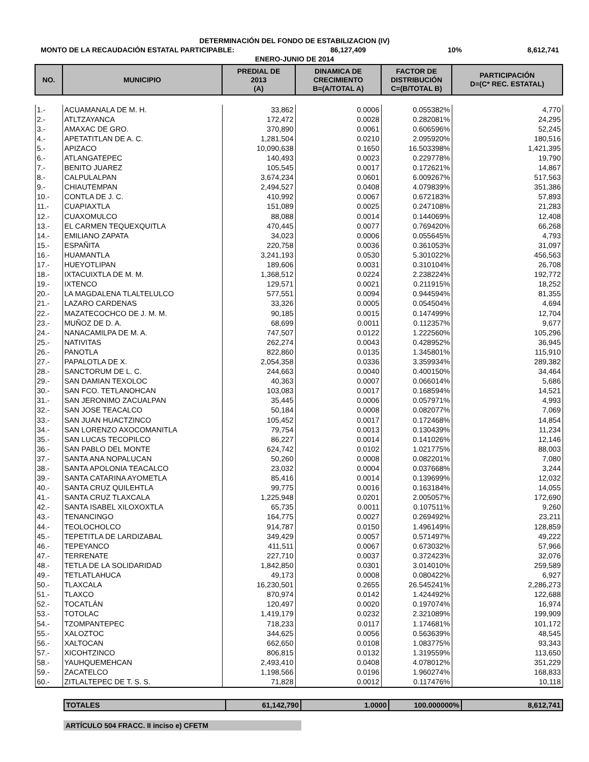DETERMINACIÓN DEL FONDO DE ESTABILIZACION (IV)
MONTO DE LA RECAUDACIÓN ESTATAL PARTICIPABLE: 86,127,409 10% 8,612,741
ENERO-JUNIO DE 2014
| NO. | MUNICIPIO | PREDIAL DE 2013 (A) | DINAMICA DE CRECIMIENTO B=(A/TOTAL A) | FACTOR DE DISTRIBUCIÓN C=(B/TOTAL B) | PARTICIPACIÓN D=(C* REC. ESTATAL) |
| --- | --- | --- | --- | --- | --- |
| 1.- | ACUAMANALA DE M. H. | 33,862 | 0.0006 | 0.055382% | 4,770 |
| 2.- | ATLTZAYANCA | 172,472 | 0.0028 | 0.282081% | 24,295 |
| 3.- | AMAXAC DE GRO. | 370,890 | 0.0061 | 0.606596% | 52,245 |
| 4.- | APETATITLAN DE A. C. | 1,281,504 | 0.0210 | 2.095920% | 180,516 |
| 5.- | APIZACO | 10,090,638 | 0.1650 | 16.503398% | 1,421,395 |
| 6.- | ATLANGATEPEC | 140,493 | 0.0023 | 0.229778% | 19,790 |
| 7.- | BENITO JUAREZ | 105,545 | 0.0017 | 0.172621% | 14,867 |
| 8.- | CALPULALPAN | 3,674,234 | 0.0601 | 6.009267% | 517,563 |
| 9.- | CHIAUTEMPAN | 2,494,527 | 0.0408 | 4.079839% | 351,386 |
| 10.- | CONTLA DE J. C. | 410,992 | 0.0067 | 0.672183% | 57,893 |
| 11.- | CUAPIAXTLA | 151,089 | 0.0025 | 0.247108% | 21,283 |
| 12.- | CUAXOMULCO | 88,088 | 0.0014 | 0.144069% | 12,408 |
| 13.- | EL CARMEN TEQUEXQUITLA | 470,445 | 0.0077 | 0.769420% | 66,268 |
| 14.- | EMILIANO ZAPATA | 34,023 | 0.0006 | 0.055645% | 4,793 |
| 15.- | ESPAÑITA | 220,758 | 0.0036 | 0.361053% | 31,097 |
| 16.- | HUAMANTLA | 3,241,193 | 0.0530 | 5.301022% | 456,563 |
| 17.- | HUEYOTLIPAN | 189,606 | 0.0031 | 0.310104% | 26,708 |
| 18.- | IXTACUIXTLA DE M. M. | 1,368,512 | 0.0224 | 2.238224% | 192,772 |
| 19.- | IXTENCO | 129,571 | 0.0021 | 0.211915% | 18,252 |
| 20.- | LA MAGDALENA TLALTELULCO | 577,551 | 0.0094 | 0.944594% | 81,355 |
| 21.- | LAZARO CARDENAS | 33,326 | 0.0005 | 0.054504% | 4,694 |
| 22.- | MAZATECOCHCO DE J. M. M. | 90,185 | 0.0015 | 0.147499% | 12,704 |
| 23.- | MUÑOZ DE D. A. | 68,699 | 0.0011 | 0.112357% | 9,677 |
| 24.- | NANACAMILPA DE M. A. | 747,507 | 0.0122 | 1.222560% | 105,296 |
| 25.- | NATIVITAS | 262,274 | 0.0043 | 0.428952% | 36,945 |
| 26.- | PANOTLA | 822,860 | 0.0135 | 1.345801% | 115,910 |
| 27.- | PAPALOTLA DE X. | 2,054,358 | 0.0336 | 3.359934% | 289,382 |
| 28.- | SANCTORUM DE L. C. | 244,663 | 0.0040 | 0.400150% | 34,464 |
| 29.- | SAN DAMIAN TEXOLOC | 40,363 | 0.0007 | 0.066014% | 5,686 |
| 30.- | SAN FCO. TETLANOHCAN | 103,083 | 0.0017 | 0.168594% | 14,521 |
| 31.- | SAN JERONIMO ZACUALPAN | 35,445 | 0.0006 | 0.057971% | 4,993 |
| 32.- | SAN JOSE TEACALCO | 50,184 | 0.0008 | 0.082077% | 7,069 |
| 33.- | SAN JUAN HUACTZINCO | 105,452 | 0.0017 | 0.172468% | 14,854 |
| 34.- | SAN LORENZO AXOCOMANITLA | 79,754 | 0.0013 | 0.130439% | 11,234 |
| 35.- | SAN LUCAS TECOPILCO | 86,227 | 0.0014 | 0.141026% | 12,146 |
| 36.- | SAN PABLO DEL MONTE | 624,742 | 0.0102 | 1.021775% | 88,003 |
| 37.- | SANTA ANA NOPALUCAN | 50,260 | 0.0008 | 0.082201% | 7,080 |
| 38.- | SANTA APOLONIA TEACALCO | 23,032 | 0.0004 | 0.037668% | 3,244 |
| 39.- | SANTA CATARINA AYOMETLA | 85,416 | 0.0014 | 0.139699% | 12,032 |
| 40.- | SANTA CRUZ QUILEHTLA | 99,775 | 0.0016 | 0.163184% | 14,055 |
| 41.- | SANTA CRUZ TLAXCALA | 1,225,948 | 0.0201 | 2.005057% | 172,690 |
| 42.- | SANTA ISABEL XILOXOXTLA | 65,735 | 0.0011 | 0.107511% | 9,260 |
| 43.- | TENANCINGO | 164,775 | 0.0027 | 0.269492% | 23,211 |
| 44.- | TEOLOCHOLCO | 914,787 | 0.0150 | 1.496149% | 128,859 |
| 45.- | TEPETITLA DE LARDIZABAL | 349,429 | 0.0057 | 0.571497% | 49,222 |
| 46.- | TEPEYANCO | 411,511 | 0.0067 | 0.673032% | 57,966 |
| 47.- | TERRENATE | 227,710 | 0.0037 | 0.372423% | 32,076 |
| 48.- | TETLA DE LA SOLIDARIDAD | 1,842,850 | 0.0301 | 3.014010% | 259,589 |
| 49.- | TETLATLAHUCA | 49,173 | 0.0008 | 0.080422% | 6,927 |
| 50.- | TLAXCALA | 16,230,501 | 0.2655 | 26.545241% | 2,286,273 |
| 51.- | TLAXCO | 870,974 | 0.0142 | 1.424492% | 122,688 |
| 52.- | TOCATLÁN | 120,497 | 0.0020 | 0.197074% | 16,974 |
| 53.- | TOTOLAC | 1,419,179 | 0.0232 | 2.321089% | 199,909 |
| 54.- | TZOMPANTEPEC | 718,233 | 0.0117 | 1.174681% | 101,172 |
| 55.- | XALOZTOC | 344,625 | 0.0056 | 0.563639% | 48,545 |
| 56.- | XALTOCAN | 662,650 | 0.0108 | 1.083775% | 93,343 |
| 57.- | XICOHTZINCO | 806,815 | 0.0132 | 1.319559% | 113,650 |
| 58.- | YAUHQUEMEHCAN | 2,493,410 | 0.0408 | 4.078012% | 351,229 |
| 59.- | ZACATELCO | 1,198,566 | 0.0196 | 1.960274% | 168,833 |
| 60.- | ZITLALTEPEC DE T. S. S. | 71,828 | 0.0012 | 0.117476% | 10,118 |
| TOTALES | 61,142,790 | 1.0000 | 100.000000% | 8,612,741 |
ARTÍCULO 504 FRACC. II inciso e) CFETM